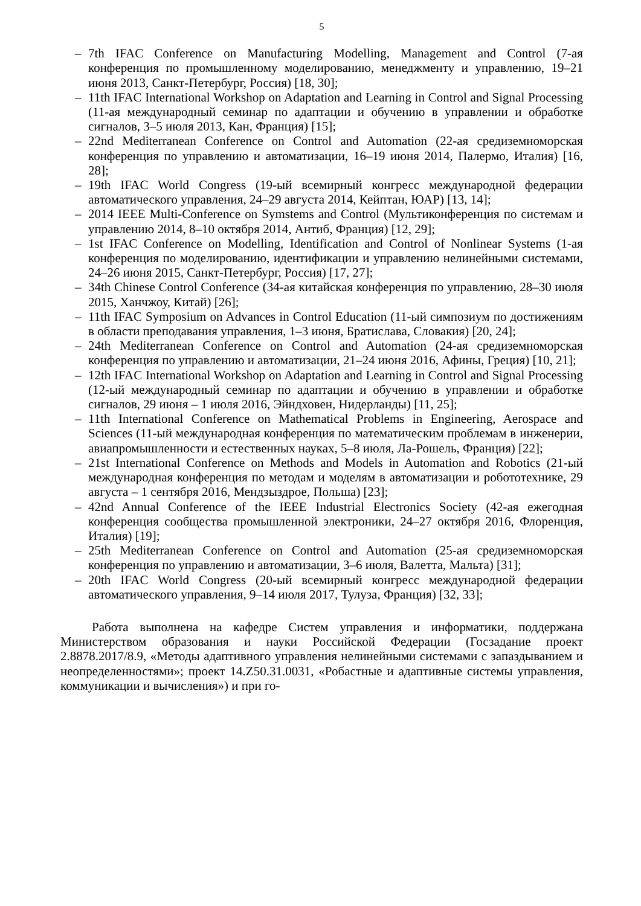5
– 7th IFAC Conference on Manufacturing Modelling, Management and Control (7-ая конференция по промышленному моделированию, менеджменту и управлению, 19–21 июня 2013, Санкт-Петербург, Россия) [18, 30];
– 11th IFAC International Workshop on Adaptation and Learning in Control and Signal Processing (11-ая международный семинар по адаптации и обучению в управлении и обработке сигналов, 3–5 июля 2013, Кан, Франция) [15];
– 22nd Mediterranean Conference on Control and Automation (22-ая средиземноморская конференция по управлению и автоматизации, 16–19 июня 2014, Палермо, Италия) [16, 28];
– 19th IFAC World Congress (19-ый всемирный конгресс международной федерации автоматического управления, 24–29 августа 2014, Кейптан, ЮАР) [13, 14];
– 2014 IEEE Multi-Conference on Symstems and Control (Мультиконференция по системам и управлению 2014, 8–10 октября 2014, Антиб, Франция) [12, 29];
– 1st IFAC Conference on Modelling, Identification and Control of Nonlinear Systems (1-ая конференция по моделированию, идентификации и управлению нелинейными системами, 24–26 июня 2015, Санкт-Петербург, Россия) [17, 27];
– 34th Chinese Control Conference (34-ая китайская конференция по управлению, 28–30 июля 2015, Ханчжоу, Китай) [26];
– 11th IFAC Symposium on Advances in Control Education (11-ый симпозиум по достижениям в области преподавания управления, 1–3 июня, Братислава, Словакия) [20, 24];
– 24th Mediterranean Conference on Control and Automation (24-ая средиземноморская конференция по управлению и автоматизации, 21–24 июня 2016, Афины, Греция) [10, 21];
– 12th IFAC International Workshop on Adaptation and Learning in Control and Signal Processing (12-ый международный семинар по адаптации и обучению в управлении и обработке сигналов, 29 июня – 1 июля 2016, Эйндховен, Нидерланды) [11, 25];
– 11th International Conference on Mathematical Problems in Engineering, Aerospace and Sciences (11-ый международная конференция по математическим проблемам в инженерии, авиапромышленности и естественных науках, 5–8 июля, Ла-Рошель, Франция) [22];
– 21st International Conference on Methods and Models in Automation and Robotics (21-ый международная конференция по методам и моделям в автоматизации и робототехнике, 29 августа – 1 сентября 2016, Мендзыздрое, Польша) [23];
– 42nd Annual Conference of the IEEE Industrial Electronics Society (42-ая ежегодная конференция сообщества промышленной электроники, 24–27 октября 2016, Флоренция, Италия) [19];
– 25th Mediterranean Conference on Control and Automation (25-ая средиземноморская конференция по управлению и автоматизации, 3–6 июля, Валетта, Мальта) [31];
– 20th IFAC World Congress (20-ый всемирный конгресс международной федерации автоматического управления, 9–14 июля 2017, Тулуза, Франция) [32, 33];
Работа выполнена на кафедре Систем управления и информатики, поддержана Министерством образования и науки Российской Федерации (Госзадание проект 2.8878.2017/8.9, «Методы адаптивного управления нелинейными системами с запаздыванием и неопределенностями»; проект 14.Z50.31.0031, «Робастные и адаптивные системы управления, коммуникации и вычисления») и при го-